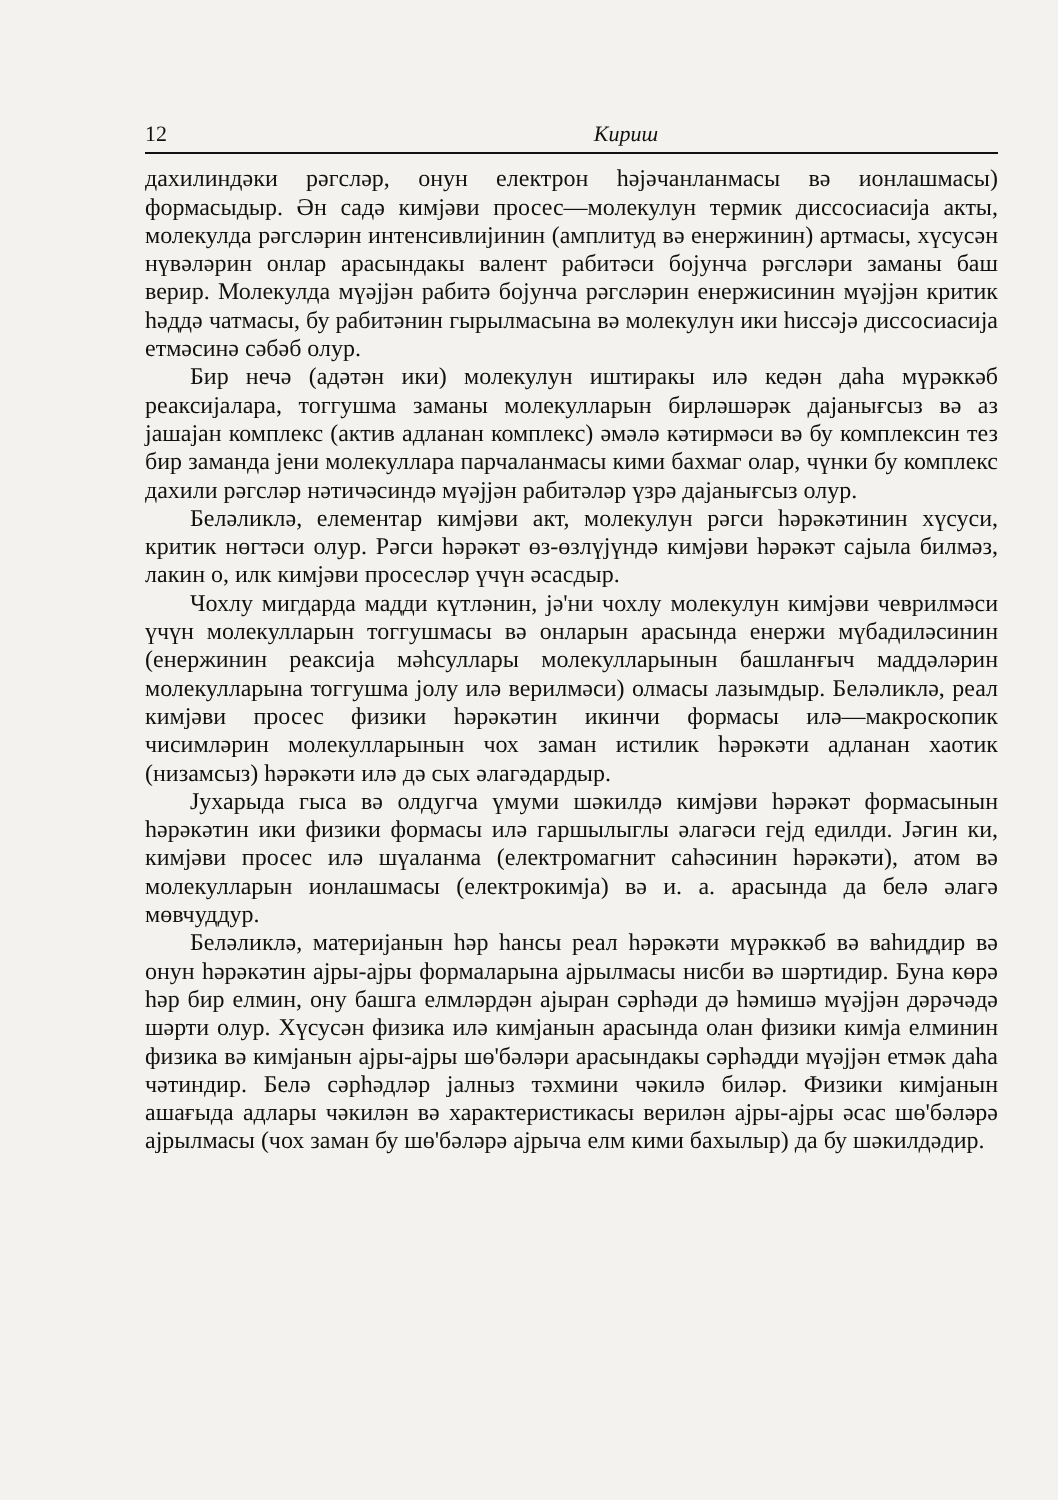12 Кириш
дахилиндәки рәгсләр, онун електрон һәјәчанланмасы вә ионлашмасы) формасыдыр. Ән садә кимјәви просес—молекулун термик диссосиасија акты, молекулда рәгсләрин интенсивлијинин (амплитуд вә енержинин) артмасы, хүсусән нүвәләрин онлар арасындакы валент рабитәси бојунча рәгсләри заманы баш верир. Молекулда мүәјјән рабитә бојунча рәгсләрин енержисинин мүәјјән критик һәддә чатмасы, бу рабитәнин гырылмасына вә молекулун ики һиссәјә диссосиасија етмәсинә сәбәб олур.
Бир нечә (адәтән ики) молекулун иштиракы илә кедән даһа мүрәккәб реаксијалара, тоггушма заманы молекулларын бирләшәрәк дајанығсыз вә аз јашајан комплекс (актив адланан комплекс) әмәлә кәтирмәси вә бу комплексин тез бир заманда јени молекуллара парчаланмасы кими бахмаг олар, чүнки бу комплекс дахили рәгсләр нәтичәсиндә мүәјјән рабитәләр үзрә дајанығсыз олур.
Беләликлә, елементар кимјәви акт, молекулун рәгси һәрәкәтинин хүсуси, критик нөгтәси олур. Рәгси һәрәкәт өз-өзлүјүндә кимјәви һәрәкәт сајыла билмәз, лакин о, илк кимјәви просесләр үчүн әсасдыр.
Чохлу мигдарда мадди күтләнин, јә'ни чохлу молекулун кимјәви чеврилмәси үчүн молекулларын тоггушмасы вә онларын арасында енержи мүбадиләсинин (енержинин реаксија мәһсуллары молекулларынын башланғыч маддәләрин молекулларына тоггушма јолу илә верилмәси) олмасы лазымдыр. Беләликлә, реал кимјәви просес физики һәрәкәтин икинчи формасы илә—макроскопик чисимләрин молекулларынын чох заман истилик һәрәкәти адланан хаотик (низамсыз) һәрәкәти илә дә сых әлагәдардыр.
Јухарыда гыса вә олдугча үмуми шәкилдә кимјәви һәрәкәт формасынын һәрәкәтин ики физики формасы илә гаршылыглы әлагәси гејд едилди. Јәгин ки, кимјәви просес илә шүаланма (електромагнит саһәсинин һәрәкәти), атом вә молекулларын ионлашмасы (електрокимја) вә и. а. арасында да белә әлагә мөвчуддур.
Беләликлә, материјанын һәр һансы реал һәрәкәти мүрәккәб вә ваһиддир вә онун һәрәкәтин ајры-ајры формаларына ајрылмасы нисби вә шәртидир. Буна көрә һәр бир елмин, ону башга елмләрдән ајыран сәрһәди дә һәмишә мүәјјән дәрәчәдә шәрти олур. Хүсусән физика илә кимјанын арасында олан физики кимја елминин физика вә кимјанын ајры-ајры шө'бәләри арасындакы сәрһәдди мүәјјән етмәк даһа чәтиндир. Белә сәрһәдләр јалныз тәхмини чәкилә биләр. Физики кимјанын ашағыда адлары чәкилән вә характеристикасы верилән ајры-ајры әсас шө'бәләрә ајрылмасы (чох заман бу шө'бәләрә ајрыча елм кими бахылыр) да бу шәкилдәдир.